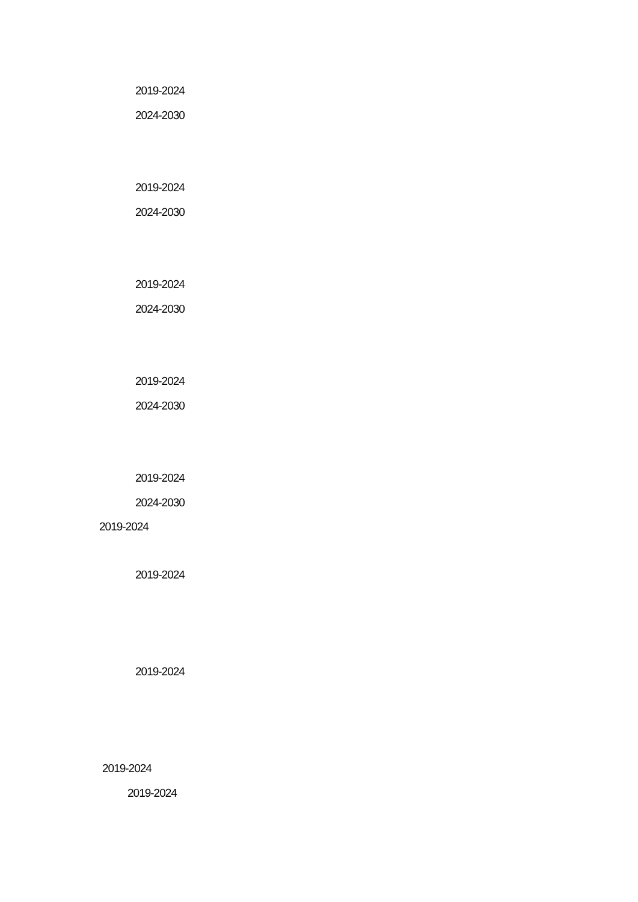2019-2024
2024-2030
2019-2024
2024-2030
2019-2024
2024-2030
2019-2024
2024-2030
2019-2024
2024-2030
2019-2024
2019-2024
2019-2024
2019-2024
2019-2024